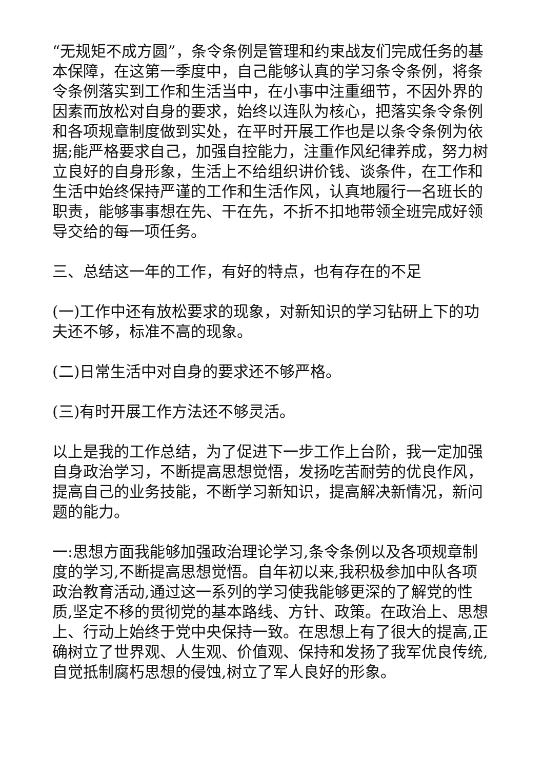“无规矩不成方圆”，条令条例是管理和约束战友们完成任务的基本保障，在这第一季度中，自己能够认真的学习条令条例，将条令条例落实到工作和生活当中，在小事中注重细节，不因外界的因素而放松对自身的要求，始终以连队为核心，把落实条令条例和各项规章制度做到实处，在平时开展工作也是以条令条例为依据;能严格要求自己，加强自控能力，注重作风纪律养成，努力树立良好的自身形象，生活上不给组织讲价钱、谈条件，在工作和生活中始终保持严谨的工作和生活作风，认真地履行一名班长的职责，能够事事想在先、干在先，不折不扣地带领全班完成好领导交给的每一项任务。
三、总结这一年的工作，有好的特点，也有存在的不足
(一)工作中还有放松要求的现象，对新知识的学习钻研上下的功夫还不够，标准不高的现象。
(二)日常生活中对自身的要求还不够严格。
(三)有时开展工作方法还不够灵活。
以上是我的工作总结，为了促进下一步工作上台阶，我一定加强自身政治学习，不断提高思想觉悟，发扬吃苦耐劳的优良作风，提高自己的业务技能，不断学习新知识，提高解决新情况，新问题的能力。
一:思想方面我能够加强政治理论学习,条令条例以及各项规章制度的学习,不断提高思想觉悟。自年初以来,我积极参加中队各项政治教育活动,通过这一系列的学习使我能够更深的了解党的性质,坚定不移的贯彻党的基本路线、方针、政策。在政治上、思想上、行动上始终于党中央保持一致。在思想上有了很大的提高,正确树立了世界观、人生观、价值观、保持和发扬了我军优良传统,自觉抵制腐朽思想的侵蚀,树立了军人良好的形象。